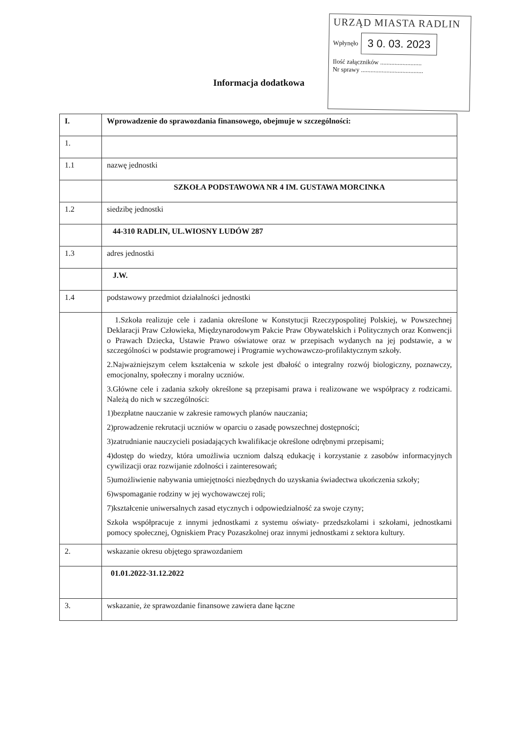URZĄD MIASTA RADLIN
Wpłynęło 3 0. 03. 2023
Ilość załączników ..........................
Nr sprawy .......................................
Informacja dodatkowa
| I. | Wprowadzenie do sprawozdania finansowego, obejmuje w szczególności: |
| 1. | |
| 1.1 | nazwę jednostki |
| | SZKOŁA PODSTAWOWA NR 4 IM. GUSTAWA MORCINKA |
| 1.2 | siedzibę jednostki |
| | 44-310 RADLIN, UL.WIOSNY LUDÓW 287 |
| 1.3 | adres jednostki |
| | J.W. |
| 1.4 | podstawowy przedmiot działalności jednostki |
| | 1.Szkoła realizuje cele i zadania określone w Konstytucji Rzeczypospolitej Polskiej, w Powszechnej Deklaracji Praw Człowieka, Międzynarodowym Pakcie Praw Obywatelskich i Politycznych oraz Konwencji o Prawach Dziecka, Ustawie Prawo oświatowe oraz w przepisach wydanych na jej podstawie, a w szczególności w podstawie programowej i Programie wychowawczo-profilaktycznym szkoły. 2.Najważniejszym celem kształcenia w szkole jest dbałość o integralny rozwój biologiczny, poznawczy, emocjonalny, społeczny i moralny uczniów. 3.Główne cele i zadania szkoły określone są przepisami prawa i realizowane we współpracy z rodzicami. Należą do nich w szczególności: 1)bezpłatne nauczanie w zakresie ramowych planów nauczania; 2)prowadzenie rekrutacji uczniów w oparciu o zasadę powszechnej dostępności; 3)zatrudnianie nauczycieli posiadających kwalifikacje określone odrębnymi przepisami; 4)dostęp do wiedzy, która umożliwia uczniom dalszą edukację i korzystanie z zasobów informacyjnych cywilizacji oraz rozwijanie zdolności i zainteresowań; 5)umożliwienie nabywania umiejętności niezbędnych do uzyskania świadectwa ukończenia szkoły; 6)wspomaganie rodziny w jej wychowawczej roli; 7)kształcenie uniwersalnych zasad etycznych i odpowiedzialność za swoje czyny; Szkoła współpracuje z innymi jednostkami z systemu oświaty- przedszkolami i szkołami, jednostkami pomocy społecznej, Ogniskiem Pracy Pozaszkolnej oraz innymi jednostkami z sektora kultury. |
| 2. | wskazanie okresu objętego sprawozdaniem |
| | 01.01.2022-31.12.2022 |
| 3. | wskazanie, że sprawozdanie finansowe zawiera dane łączne |